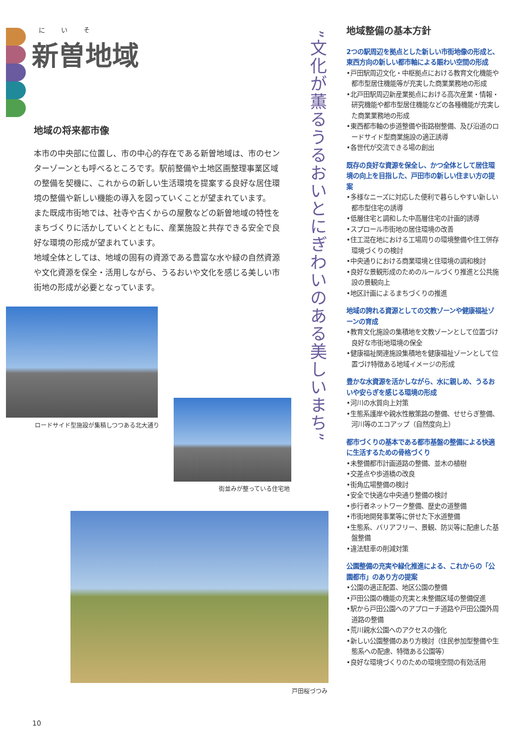にいそ
新曽地域
地域の将来都市像
本市の中央部に位置し、市の中心的存在である新曽地域は、市のセンターゾーンとも呼べるところです。駅前整備や土地区画整理事業区域の整備を契機に、これからの新しい生活環境を提案する良好な居住環境の整備や新しい機能の導入を図っていくことが望まれています。
また既成市街地では、社寺や古くからの屋敷などの新曽地域の特性をまちづくりに活かしていくとともに、産業施設と共存できる安全で良好な環境の形成が望まれています。
地域全体としては、地域の固有の資源である豊富な水や緑の自然資源や文化資源を保全・活用しながら、うるおいや文化を感じる美しい市街地の形成が必要となっています。
ロードサイド型施設が集積しつつある北大通り
街並みが整っている住宅地
戸田桜づつみ
”文化が薫るうるおいとにぎわいのある美しいまち”
地域整備の基本方針
2つの駅周辺を拠点とした新しい市街地像の形成と、東西方向の新しい都市軸による賑わい空間の形成
•戸田駅周辺文化・中枢拠点における教育文化機能や都市型居住機能等が充実した商業業務地の形成
•北戸田駅周辺新産業拠点における高次産業・情報・研究機能や都市型居住機能などの各種機能が充実した商業業務地の形成
•東西都市軸の歩道整備や街路樹整備、及び沿道のロードサイド型商業施設の適正誘導
•各世代が交流できる場の創出
既存の良好な資源を保全し、かつ全体として居住環境の向上を目指した、戸田市の新しい住まい方の提案
•多様なニーズに対応した便利で暮らしやすい新しい都市型住宅の誘導
•低層住宅と調和した中高層住宅の計画的誘導
•スプロール市街地の居住環境の改善
•住工混在地における工場周りの環境整備や住工併存環境づくりの検討
•中央通りにおける商業環境と住環境の調和検討
•良好な景観形成のためのルールづくり推進と公共施設の景観向上
•地区計画によるまちづくりの推進
地域の誇れる資源としての文教ゾーンや健康福祉ゾーンの育成
•教育文化施設の集積地を文教ゾーンとして位置づけ良好な市街地環境の保全
•健康福祉関連施設集積地を健康福祉ゾーンとして位置づけ特徴ある地域イメージの形成
豊かな水資源を活かしながら、水に親しめ、うるおいや安らぎを感じる環境の形成
•河川の水質向上対策
•生態系護岸や親水性散策路の整備、せせらぎ整備、河川等のエコアップ（自然度向上）
都市づくりの基本である都市基盤の整備による快適に生活するための骨格づくり
•未整備都市計画道路の整備、並木の植樹
•交差点や歩道橋の改良
•街角広場整備の検討
•安全で快適な中央通り整備の検討
•歩行者ネットワーク整備、歴史の道整備
•市街地開発事業等に併せた下水道整備
•生態系、バリアフリー、景観、防災等に配慮した基盤整備
•違法駐車の削減対策
公園整備の充実や緑化推進による、これからの「公園都市」のあり方の提案
•公園の適正配置、地区公園の整備
•戸田公園の機能の充実と未整備区域の整備促進
•駅から戸田公園へのアプローチ道路や戸田公園外周道路の整備
•荒川親水公園へのアクセスの強化
•新しい公園整備のあり方検討（住民参加型整備や生態系への配慮、特徴ある公園等）
•良好な環境づくりのための環境空間の有効活用
10